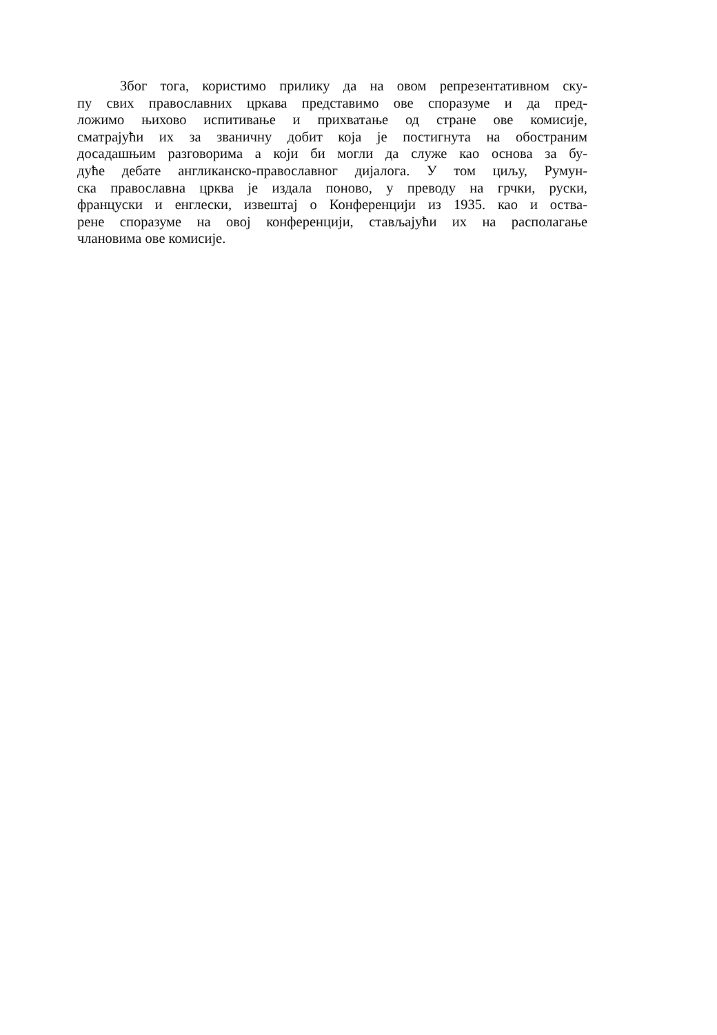Због тога, користимо прилику да на овом репрезентативном ску-
пу свих православних цркава представимо ове споразуме и да пред-
ложимо њихово испитивање и прихватање од стране ове комисије,
сматрајући их за званичну добит која је постигнута на обостраним
досадашњим разговорима а који би могли да служе као основа за бу-
дуће дебате англиканско-православног дијалога. У том циљу, Румун-
ска православна црква је издала поново, у преводу на грчки, руски,
француски и енглески, извештај о Конференцији из 1935. као и оства-
рене споразуме на овој конференцији, стављајући их на располагање
члановима ове комисије.